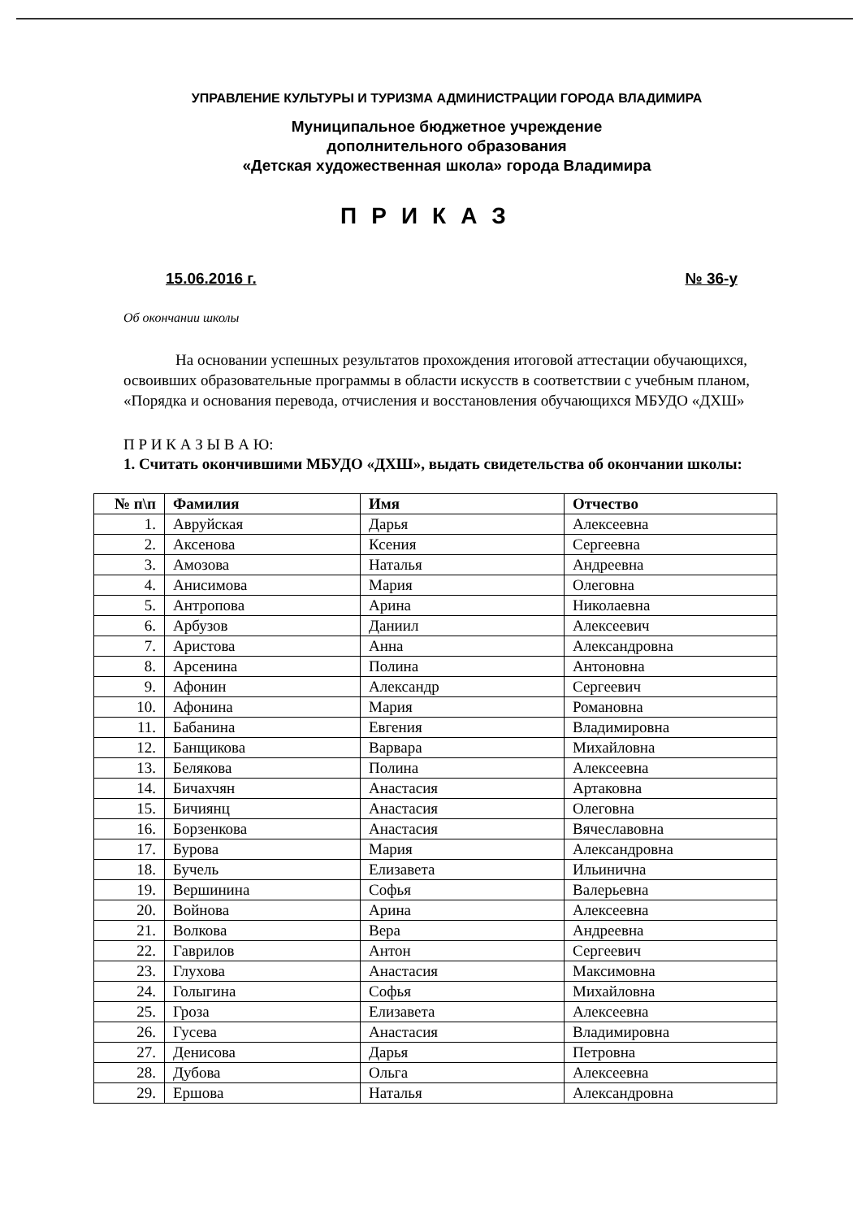УПРАВЛЕНИЕ КУЛЬТУРЫ И ТУРИЗМА АДМИНИСТРАЦИИ ГОРОДА ВЛАДИМИРА
Муниципальное бюджетное учреждение
дополнительного образования
«Детская художественная школа» города Владимира
ПРИКАЗ
15.06.2016 г. № 36-у
Об окончании школы
На основании успешных результатов прохождения итоговой аттестации обучающихся, освоивших образовательные программы в области искусств в соответствии с учебным планом, «Порядка и основания перевода, отчисления и восстановления обучающихся МБУДО «ДХШ»
П Р И К А З Ы В А Ю:
1. Считать окончившими МБУДО «ДХШ», выдать свидетельства об окончании школы:
| № п\п | Фамилия | Имя | Отчество |
| --- | --- | --- | --- |
| 1. | Авруйская | Дарья | Алексеевна |
| 2. | Аксенова | Ксения | Сергеевна |
| 3. | Амозова | Наталья | Андреевна |
| 4. | Анисимова | Мария | Олеговна |
| 5. | Антропова | Арина | Николаевна |
| 6. | Арбузов | Даниил | Алексеевич |
| 7. | Аристова | Анна | Александровна |
| 8. | Арсенина | Полина | Антоновна |
| 9. | Афонин | Александр | Сергеевич |
| 10. | Афонина | Мария | Романовна |
| 11. | Бабанина | Евгения | Владимировна |
| 12. | Банщикова | Варвара | Михайловна |
| 13. | Белякова | Полина | Алексеевна |
| 14. | Бичахчян | Анастасия | Артаковна |
| 15. | Бичиянц | Анастасия | Олеговна |
| 16. | Борзенкова | Анастасия | Вячеславовна |
| 17. | Бурова | Мария | Александровна |
| 18. | Бучель | Елизавета | Ильинична |
| 19. | Вершинина | Софья | Валерьевна |
| 20. | Войнова | Арина | Алексеевна |
| 21. | Волкова | Вера | Андреевна |
| 22. | Гаврилов | Антон | Сергеевич |
| 23. | Глухова | Анастасия | Максимовна |
| 24. | Голыгина | Софья | Михайловна |
| 25. | Гроза | Елизавета | Алексеевна |
| 26. | Гусева | Анастасия | Владимировна |
| 27. | Денисова | Дарья | Петровна |
| 28. | Дубова | Ольга | Алексеевна |
| 29. | Ершова | Наталья | Александровна |